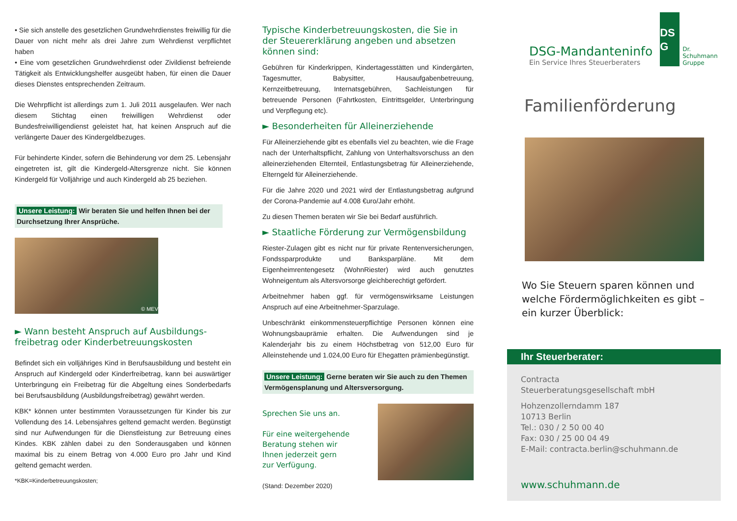• Sie sich anstelle des gesetzlichen Grundwehrdienstes freiwillig für die Dauer von nicht mehr als drei Jahre zum Wehrdienst verpflichtet haben
• Eine vom gesetzlichen Grundwehrdienst oder Zivildienst befreiende Tätigkeit als Entwicklungshelfer ausgeübt haben, für einen die Dauer dieses Dienstes entsprechenden Zeitraum.
Die Wehrpflicht ist allerdings zum 1. Juli 2011 ausgelaufen. Wer nach diesem Stichtag einen freiwilligen Wehrdienst oder Bundesfreiwilligendienst geleistet hat, hat keinen Anspruch auf die verlängerte Dauer des Kindergeldbezuges.
Für behinderte Kinder, sofern die Behinderung vor dem 25. Lebensjahr eingetreten ist, gilt die Kindergeld-Altersgrenze nicht. Sie können Kindergeld für Volljährige und auch Kindergeld ab 25 beziehen.
Unsere Leistung: Wir beraten Sie und helfen Ihnen bei der Durchsetzung Ihrer Ansprüche.
© MEV
► Wann besteht Anspruch auf Ausbildungs­freibetrag oder Kinderbetreuungskosten
Befindet sich ein volljähriges Kind in Berufsausbildung und besteht ein Anspruch auf Kindergeld oder Kinderfreibetrag, kann bei auswärtiger Unterbringung ein Freibetrag für die Abgeltung eines Sonderbedarfs bei Berufsausbildung (Ausbildungsfreibetrag) gewährt werden.
KBK* können unter bestimmten Voraussetzungen für Kinder bis zur Vollendung des 14. Lebensjahres geltend gemacht werden. Begünstigt sind nur Aufwendungen für die Dienstleistung zur Betreuung eines Kindes. KBK zählen dabei zu den Sonderausgaben und können maximal bis zu einem Betrag von 4.000 Euro pro Jahr und Kind geltend gemacht werden.
*KBK=Kinderbetreuungskosten;
Typische Kinderbetreuungskosten, die Sie in der Steuererklärung angeben und absetzen können sind:
Gebühren für Kinderkrippen, Kindertagesstätten und Kindergärten, Tagesmutter, Babysitter, Hausaufgabenbetreuung, Kernzeitbetreuung, Internatsgebühren, Sachleistungen für betreuende Personen (Fahrtkosten, Eintrittsgelder, Unterbringung und Verpflegung etc).
► Besonderheiten für Alleinerziehende
Für Alleinerziehende gibt es ebenfalls viel zu beachten, wie die Frage nach der Unterhaltspflicht, Zahlung von Unterhaltsvorschuss an den alleinerziehenden Elternteil, Entlastungsbetrag für Alleinerziehende, Elterngeld für Alleinerziehende.
Für die Jahre 2020 und 2021 wird der Entlastungsbetrag aufgrund der Corona-Pandemie auf 4.008 €uro/Jahr erhöht.
Zu diesen Themen beraten wir Sie bei Bedarf ausführlich.
► Staatliche Förderung zur Vermögensbildung
Riester-Zulagen gibt es nicht nur für private Rentenversicherungen, Fondssparprodukte und Banksparpläne. Mit dem Eigenheimrentengesetz (WohnRiester) wird auch genutztes Wohneigentum als Altersvorsorge gleichberechtigt gefördert.
Arbeitnehmer haben ggf. für vermögenswirksame Leistungen Anspruch auf eine Arbeitnehmer-Sparzulage.
Unbeschränkt einkommensteuerpflichtige Personen können eine Wohnungsbauprämie erhalten. Die Aufwendungen sind je Kalenderjahr bis zu einem Höchstbetrag von 512,00 Euro für Alleinstehende und 1.024,00 Euro für Ehegatten prämienbegünstigt.
Unsere Leistung: Gerne beraten wir Sie auch zu den Themen Vermögensplanung und Altersversorgung.
Sprechen Sie uns an.
Für eine weitergehende
Beratung stehen wir
Ihnen jederzeit gern
zur Verfügung.
(Stand: Dezember 2020)
DSG-Mandanteninfo
Ein Service Ihres Steuerberaters
DS
G
Dr.
Schuhmann
Gruppe
Familienförderung
Wo Sie Steuern sparen können und welche Fördermöglichkeiten es gibt – ein kurzer Überblick:
Ihr Steuerberater:
Contracta
Steuerberatungsgesellschaft mbH
Hohzenzollerndamm 187
10713 Berlin
Tel.: 030 / 2 50 00 40
Fax: 030 / 25 00 04 49
E-Mail: contracta.berlin@schuhmann.de
www.schuhmann.de